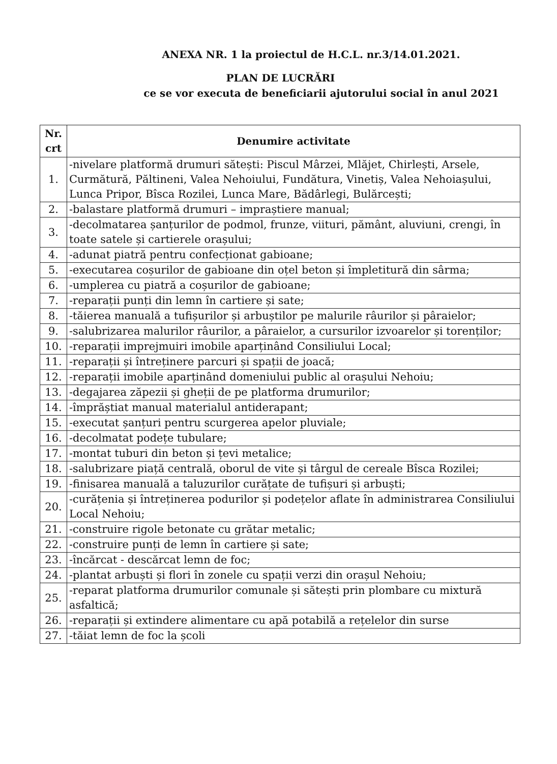ANEXA NR. 1 la proiectul de H.C.L. nr.3/14.01.2021.
PLAN DE LUCRĂRI
ce se vor executa de beneficiarii ajutorului social în anul 2021
| Nr. crt | Denumire activitate |
| --- | --- |
| 1. | -nivelare platformă drumuri sătești: Piscul Mârzei, Mlăjet, Chirlești, Arsele, Curmătură, Păltineni, Valea Nehoiului, Fundătura, Vinetiș, Valea Nehoiașului, Lunca Pripor, Bîsca Rozilei, Lunca Mare, Bădârlegi, Bulărcești; |
| 2. | -balastare platformă drumuri – impraștiere manual; |
| 3. | -decolmatarea șanțurilor de podmol, frunze, viituri, pământ, aluviuni, crengi, în toate satele și cartierele orașului; |
| 4. | -adunat piatră pentru confecționat gabioane; |
| 5. | -executarea coșurilor de gabioane din oțel beton și împletitură din sârma; |
| 6. | -umplerea cu piatră a coșurilor de gabioane; |
| 7. | -reparații punți din lemn în cartiere și sate; |
| 8. | -tăierea manuală a tufișurilor și arbuștilor pe malurile râurilor și pâraielor; |
| 9. | -salubrizarea malurilor râurilor, a pâraielor, a cursurilor izvoarelor și torenților; |
| 10. | -reparații imprejmuiri imobile aparținând Consiliului Local; |
| 11. | -reparații și întreținere parcuri și spații de joacă; |
| 12. | -reparații imobile aparținând domeniului public al orașului Nehoiu; |
| 13. | -degajarea zăpezii și gheții de pe platforma drumurilor; |
| 14. | -împrăștiat manual materialul antiderapant; |
| 15. | -executat șanțuri pentru scurgerea apelor pluviale; |
| 16. | -decolmatat podețe tubulare; |
| 17. | -montat tuburi din beton și țevi metalice; |
| 18. | -salubrizare piață centrală, oborul de vite și târgul de cereale Bîsca Rozilei; |
| 19. | -finisarea manuală a taluzurilor curățate de tufișuri și arbuști; |
| 20. | -curățenia și întreținerea podurilor și podețelor aflate în administrarea Consiliului Local Nehoiu; |
| 21. | -construire rigole betonate cu grătar metalic; |
| 22. | -construire punți de lemn în cartiere și sate; |
| 23. | -încărcat - descărcat lemn de foc; |
| 24. | -plantat arbuști și flori în zonele cu spații verzi din orașul Nehoiu; |
| 25. | -reparat platforma drumurilor comunale și sătești prin plombare cu mixtură asfaltică; |
| 26. | -reparații și extindere alimentare cu apă potabilă a rețelelor din surse |
| 27. | -tăiat lemn de foc la școli |